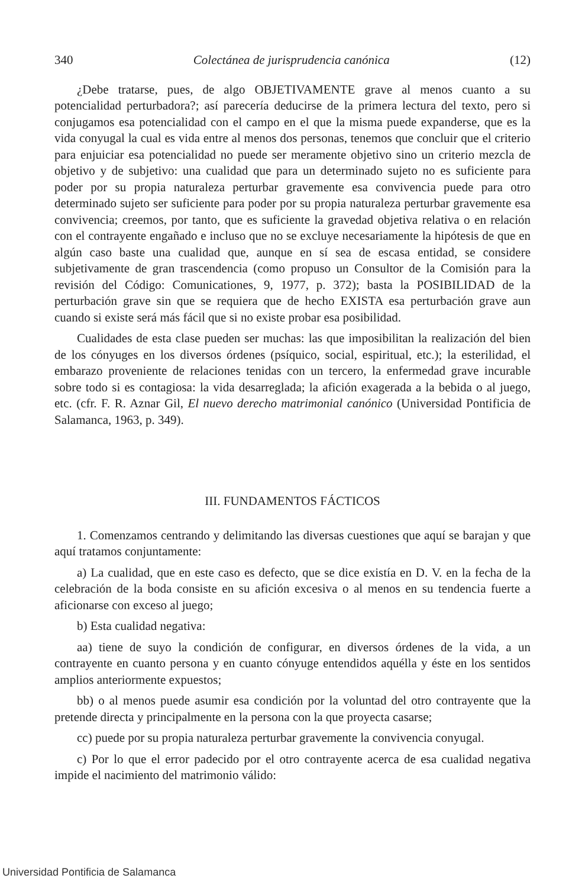340 Colectánea de jurisprudencia canónica (12)
¿Debe tratarse, pues, de algo OBJETIVAMENTE grave al menos cuanto a su potencialidad perturbadora?; así parecería deducirse de la primera lectura del texto, pero si conjugamos esa potencialidad con el campo en el que la misma puede expanderse, que es la vida conyugal la cual es vida entre al menos dos personas, tenemos que concluir que el criterio para enjuiciar esa potencialidad no puede ser meramente objetivo sino un criterio mezcla de objetivo y de subjetivo: una cualidad que para un determinado sujeto no es suficiente para poder por su propia naturaleza perturbar gravemente esa convivencia puede para otro determinado sujeto ser suficiente para poder por su propia naturaleza perturbar gravemente esa convivencia; creemos, por tanto, que es suficiente la gravedad objetiva relativa o en relación con el contrayente engañado e incluso que no se excluye necesariamente la hipótesis de que en algún caso baste una cualidad que, aunque en sí sea de escasa entidad, se considere subjetivamente de gran trascendencia (como propuso un Consultor de la Comisión para la revisión del Código: Comunicationes, 9, 1977, p. 372); basta la POSIBILIDAD de la perturbación grave sin que se requiera que de hecho EXISTA esa perturbación grave aun cuando si existe será más fácil que si no existe probar esa posibilidad.
Cualidades de esta clase pueden ser muchas: las que imposibilitan la realización del bien de los cónyuges en los diversos órdenes (psíquico, social, espiritual, etc.); la esterilidad, el embarazo proveniente de relaciones tenidas con un tercero, la enfermedad grave incurable sobre todo si es contagiosa: la vida desarreglada; la afición exagerada a la bebida o al juego, etc. (cfr. F. R. Aznar Gil, El nuevo derecho matrimonial canónico (Universidad Pontificia de Salamanca, 1963, p. 349).
III. FUNDAMENTOS FÁCTICOS
1. Comenzamos centrando y delimitando las diversas cuestiones que aquí se barajan y que aquí tratamos conjuntamente:
a) La cualidad, que en este caso es defecto, que se dice existía en D. V. en la fecha de la celebración de la boda consiste en su afición excesiva o al menos en su tendencia fuerte a aficionarse con exceso al juego;
b) Esta cualidad negativa:
aa) tiene de suyo la condición de configurar, en diversos órdenes de la vida, a un contrayente en cuanto persona y en cuanto cónyuge entendidos aquélla y éste en los sentidos amplios anteriormente expuestos;
bb) o al menos puede asumir esa condición por la voluntad del otro contrayente que la pretende directa y principalmente en la persona con la que proyecta casarse;
cc) puede por su propia naturaleza perturbar gravemente la convivencia conyugal.
c) Por lo que el error padecido por el otro contrayente acerca de esa cualidad negativa impide el nacimiento del matrimonio válido:
Universidad Pontificia de Salamanca